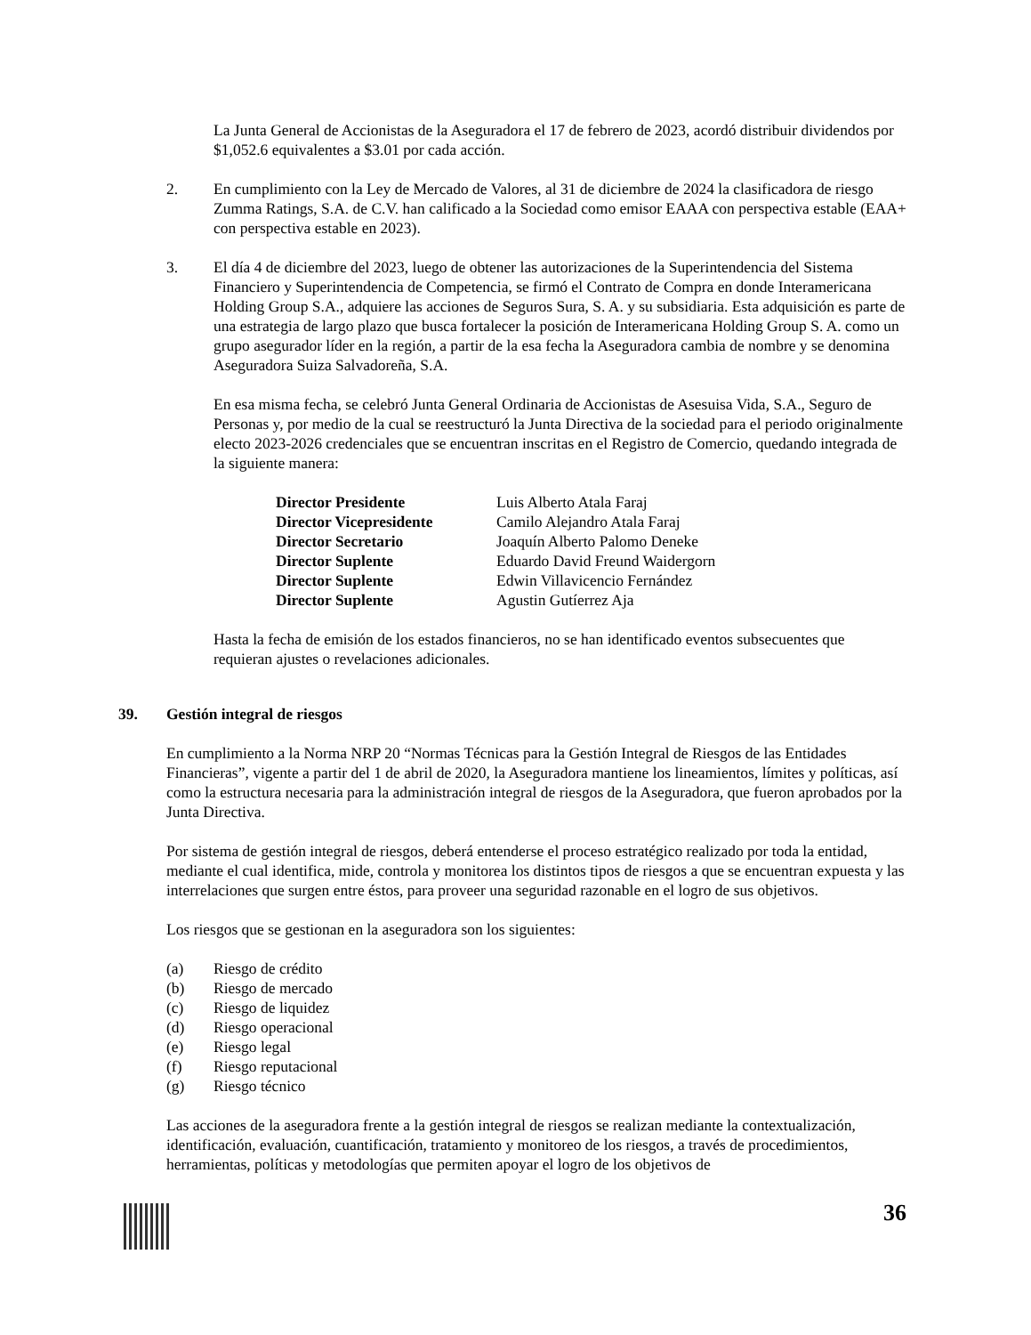La Junta General de Accionistas de la Aseguradora el 17 de febrero de 2023, acordó distribuir dividendos por $1,052.6 equivalentes a $3.01 por cada acción.
2. En cumplimiento con la Ley de Mercado de Valores, al 31 de diciembre de 2024 la clasificadora de riesgo Zumma Ratings, S.A. de C.V. han calificado a la Sociedad como emisor EAAA con perspectiva estable (EAA+ con perspectiva estable en 2023).
3. El día 4 de diciembre del 2023, luego de obtener las autorizaciones de la Superintendencia del Sistema Financiero y Superintendencia de Competencia, se firmó el Contrato de Compra en donde Interamericana Holding Group S.A., adquiere las acciones de Seguros Sura, S. A. y su subsidiaria. Esta adquisición es parte de una estrategia de largo plazo que busca fortalecer la posición de Interamericana Holding Group S. A. como un grupo asegurador líder en la región, a partir de la esa fecha la Aseguradora cambia de nombre y se denomina Aseguradora Suiza Salvadoreña, S.A.
En esa misma fecha, se celebró Junta General Ordinaria de Accionistas de Asesuisa Vida, S.A., Seguro de Personas y, por medio de la cual se reestructuró la Junta Directiva de la sociedad para el periodo originalmente electo 2023-2026 credenciales que se encuentran inscritas en el Registro de Comercio, quedando integrada de la siguiente manera:
| Director Presidente | Luis Alberto Atala Faraj |
| Director Vicepresidente | Camilo Alejandro Atala Faraj |
| Director Secretario | Joaquín Alberto Palomo Deneke |
| Director Suplente | Eduardo David Freund Waidergorn |
| Director Suplente | Edwin Villavicencio Fernández |
| Director Suplente | Agustin Gutíerrez Aja |
Hasta la fecha de emisión de los estados financieros, no se han identificado eventos subsecuentes que requieran ajustes o revelaciones adicionales.
39. Gestión integral de riesgos
En cumplimiento a la Norma NRP 20 “Normas Técnicas para la Gestión Integral de Riesgos de las Entidades Financieras”, vigente a partir del 1 de abril de 2020, la Aseguradora mantiene los lineamientos, límites y políticas, así como la estructura necesaria para la administración integral de riesgos de la Aseguradora, que fueron aprobados por la Junta Directiva.
Por sistema de gestión integral de riesgos, deberá entenderse el proceso estratégico realizado por toda la entidad, mediante el cual identifica, mide, controla y monitorea los distintos tipos de riesgos a que se encuentran expuesta y las interrelaciones que surgen entre éstos, para proveer una seguridad razonable en el logro de sus objetivos.
Los riesgos que se gestionan en la aseguradora son los siguientes:
(a) Riesgo de crédito
(b) Riesgo de mercado
(c) Riesgo de liquidez
(d) Riesgo operacional
(e) Riesgo legal
(f) Riesgo reputacional
(g) Riesgo técnico
Las acciones de la aseguradora frente a la gestión integral de riesgos se realizan mediante la contextualización, identificación, evaluación, cuantificación, tratamiento y monitoreo de los riesgos, a través de procedimientos, herramientas, políticas y metodologías que permiten apoyar el logro de los objetivos de
36